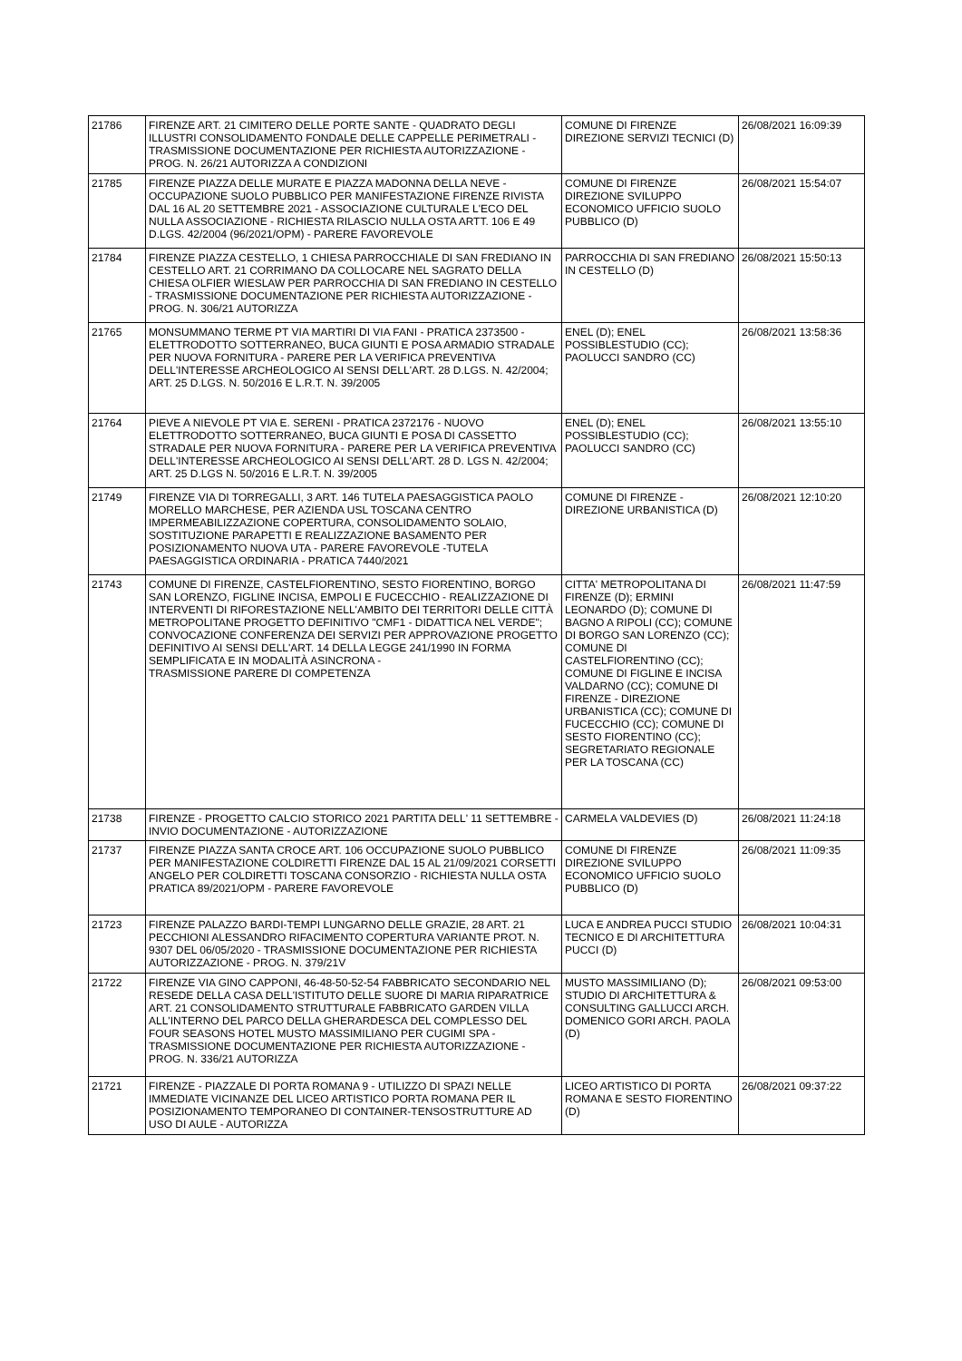| 21786 | FIRENZE ART. 21 CIMITERO DELLE PORTE SANTE - QUADRATO DEGLI ILLUSTRI CONSOLIDAMENTO FONDALE DELLE CAPPELLE PERIMETRALI - TRASMISSIONE DOCUMENTAZIONE PER RICHIESTA AUTORIZZAZIONE - PROG. N. 26/21 AUTORIZZA A CONDIZIONI | COMUNE DI FIRENZE DIREZIONE SERVIZI TECNICI (D) | 26/08/2021 16:09:39 |
| 21785 | FIRENZE PIAZZA DELLE MURATE E PIAZZA MADONNA DELLA NEVE - OCCUPAZIONE SUOLO PUBBLICO PER MANIFESTAZIONE FIRENZE RIVISTA DAL 16 AL 20 SETTEMBRE 2021 - ASSOCIAZIONE CULTURALE L'ECO DEL NULLA ASSOCIAZIONE - RICHIESTA RILASCIO NULLA OSTA ARTT. 106 E 49 D.LGS. 42/2004 (96/2021/OPM) - PARERE FAVOREVOLE | COMUNE DI FIRENZE DIREZIONE SVILUPPO ECONOMICO UFFICIO SUOLO PUBBLICO (D) | 26/08/2021 15:54:07 |
| 21784 | FIRENZE PIAZZA CESTELLO, 1 CHIESA PARROCCHIALE DI SAN FREDIANO IN CESTELLO ART. 21 CORRIMANO DA COLLOCARE NEL SAGRATO DELLA CHIESA OLFIER WIESLAW PER PARROCCHIA DI SAN FREDIANO IN CESTELLO - TRASMISSIONE DOCUMENTAZIONE PER RICHIESTA AUTORIZZAZIONE - PROG. N. 306/21 AUTORIZZA | PARROCCHIA DI SAN FREDIANO IN CESTELLO (D) | 26/08/2021 15:50:13 |
| 21765 | MONSUMMANO TERME PT VIA MARTIRI DI VIA FANI - PRATICA 2373500 - ELETTRODOTTO SOTTERRANEO, BUCA GIUNTI E POSA ARMADIO STRADALE PER NUOVA FORNITURA - PARERE PER LA VERIFICA PREVENTIVA DELL'INTERESSE ARCHEOLOGICO AI SENSI DELL'ART. 28 D.LGS. N. 42/2004; ART. 25 D.LGS. N. 50/2016 E L.R.T. N. 39/2005 | ENEL (D); ENEL POSSIBLESTUDIO (CC); PAOLUCCI SANDRO (CC) | 26/08/2021 13:58:36 |
| 21764 | PIEVE A NIEVOLE PT VIA E. SERENI - PRATICA 2372176 - NUOVO ELETTRODOTTO SOTTERRANEO, BUCA GIUNTI E POSA DI CASSETTO STRADALE PER NUOVA FORNITURA - PARERE PER LA VERIFICA PREVENTIVA DELL'INTERESSE ARCHEOLOGICO AI SENSI DELL'ART. 28 D. LGS N. 42/2004; ART. 25 D.LGS N. 50/2016 E L.R.T. N. 39/2005 | ENEL (D); ENEL POSSIBLESTUDIO (CC); PAOLUCCI SANDRO (CC) | 26/08/2021 13:55:10 |
| 21749 | FIRENZE VIA DI TORREGALLI, 3 ART. 146 TUTELA PAESAGGISTICA PAOLO MORELLO MARCHESE, PER AZIENDA USL TOSCANA CENTRO IMPERMEABILIZZAZIONE COPERTURA, CONSOLIDAMENTO SOLAIO, SOSTITUZIONE PARAPETTI E REALIZZAZIONE BASAMENTO PER POSIZIONAMENTO NUOVA UTA - PARERE FAVOREVOLE -TUTELA PAESAGGISTICA ORDINARIA - PRATICA 7440/2021 | COMUNE DI FIRENZE - DIREZIONE URBANISTICA (D) | 26/08/2021 12:10:20 |
| 21743 | COMUNE DI FIRENZE, CASTELFIORENTINO, SESTO FIORENTINO, BORGO SAN LORENZO, FIGLINE INCISA, EMPOLI E FUCECCHIO - REALIZZAZIONE DI INTERVENTI DI RIFORESTAZIONE NELL'AMBITO DEI TERRITORI DELLE CITTÀ METROPOLITANE PROGETTO DEFINITIVO "CMF1 - DIDATTICA NEL VERDE"; CONVOCAZIONE CONFERENZA DEI SERVIZI PER APPROVAZIONE PROGETTO DEFINITIVO AI SENSI DELL'ART. 14 DELLA LEGGE 241/1990 IN FORMA SEMPLIFICATA E IN MODALITÀ ASINCRONA - TRASMISSIONE PARERE DI COMPETENZA | CITTA' METROPOLITANA DI FIRENZE (D); ERMINI LEONARDO (D); COMUNE DI BAGNO A RIPOLI (CC); COMUNE DI BORGO SAN LORENZO (CC); COMUNE DI CASTELFIORENTINO (CC); COMUNE DI FIGLINE E INCISA VALDARNO (CC); COMUNE DI FIRENZE - DIREZIONE URBANISTICA (CC); COMUNE DI FUCECCHIO (CC); COMUNE DI SESTO FIORENTINO (CC); SEGRETARIATO REGIONALE PER LA TOSCANA (CC) | 26/08/2021 11:47:59 |
| 21738 | FIRENZE - PROGETTO CALCIO STORICO 2021 PARTITA DELL' 11 SETTEMBRE - INVIO DOCUMENTAZIONE - AUTORIZZAZIONE | CARMELA VALDEVIES (D) | 26/08/2021 11:24:18 |
| 21737 | FIRENZE PIAZZA SANTA CROCE ART. 106 OCCUPAZIONE SUOLO PUBBLICO PER MANIFESTAZIONE COLDIRETTI FIRENZE DAL 15 AL 21/09/2021 CORSETTI ANGELO PER COLDIRETTI TOSCANA CONSORZIO - RICHIESTA NULLA OSTA PRATICA 89/2021/OPM - PARERE FAVOREVOLE | COMUNE DI FIRENZE DIREZIONE SVILUPPO ECONOMICO UFFICIO SUOLO PUBBLICO (D) | 26/08/2021 11:09:35 |
| 21723 | FIRENZE PALAZZO BARDI-TEMPI LUNGARNO DELLE GRAZIE, 28 ART. 21 PECCHIONI ALESSANDRO RIFACIMENTO COPERTURA VARIANTE PROT. N. 9307 DEL 06/05/2020 - TRASMISSIONE DOCUMENTAZIONE PER RICHIESTA AUTORIZZAZIONE - PROG. N. 379/21V | LUCA E ANDREA PUCCI STUDIO TECNICO E DI ARCHITETTURA PUCCI (D) | 26/08/2021 10:04:31 |
| 21722 | FIRENZE VIA GINO CAPPONI, 46-48-50-52-54 FABBRICATO SECONDARIO NEL RESEDE DELLA CASA DELL'ISTITUTO DELLE SUORE DI MARIA RIPARATRICE ART. 21 CONSOLIDAMENTO STRUTTURALE FABBRICATO GARDEN VILLA ALL'INTERNO DEL PARCO DELLA GHERARDESCA DEL COMPLESSO DEL FOUR SEASONS HOTEL MUSTO MASSIMILIANO PER CUGIMI SPA - TRASMISSIONE DOCUMENTAZIONE PER RICHIESTA AUTORIZZAZIONE - PROG. N. 336/21 AUTORIZZA | MUSTO MASSIMILIANO (D); STUDIO DI ARCHITETTURA & CONSULTING GALLUCCI ARCH. DOMENICO GORI ARCH. PAOLA (D) | 26/08/2021 09:53:00 |
| 21721 | FIRENZE - PIAZZALE DI PORTA ROMANA 9 - UTILIZZO DI SPAZI NELLE IMMEDIATE VICINANZE DEL LICEO ARTISTICO PORTA ROMANA PER IL POSIZIONAMENTO TEMPORANEO DI CONTAINER-TENSOSTRUTTURE AD USO DI AULE - AUTORIZZA | LICEO ARTISTICO DI PORTA ROMANA E SESTO FIORENTINO (D) | 26/08/2021 09:37:22 |